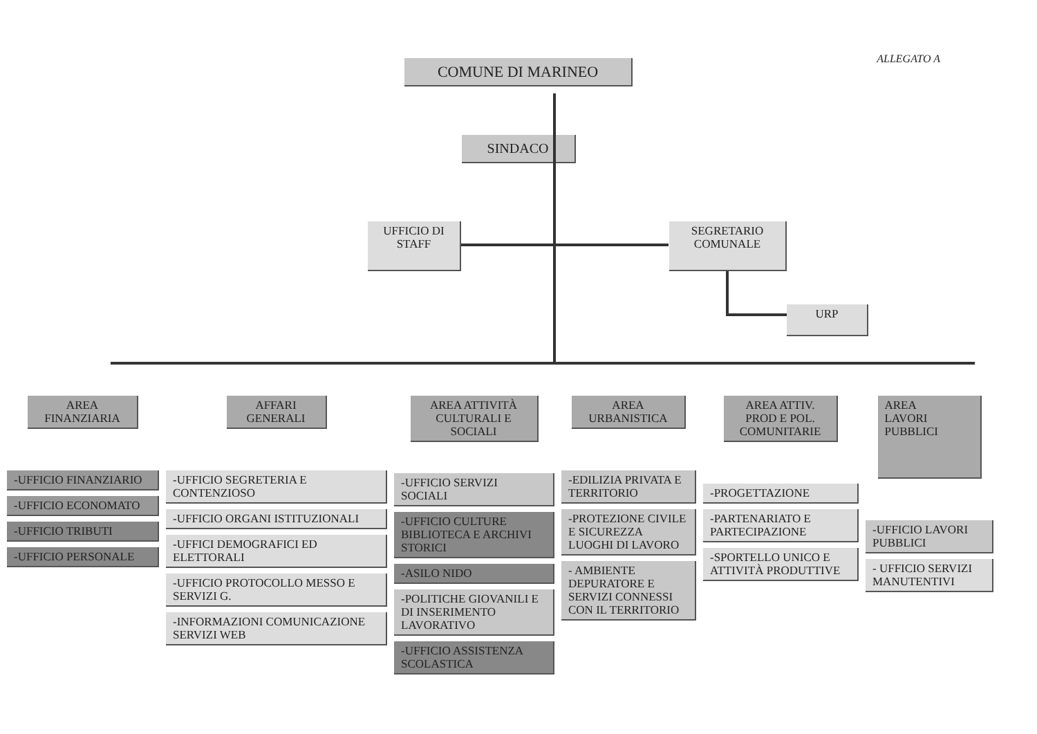ALLEGATO A
COMUNE DI MARINEO
SINDACO
UFFICIO DI
STAFF
SEGRETARIO
COMUNALE
URP
AREA
FINANZIARIA
-UFFICIO FINANZIARIO
-UFFICIO ECONOMATO
-UFFICIO TRIBUTI
-UFFICIO PERSONALE
AFFARI
GENERALI
-UFFICIO SEGRETERIA E CONTENZIOSO
-UFFICIO ORGANI ISTITUZIONALI
-UFFICI DEMOGRAFICI ED ELETTORALI
-UFFICIO PROTOCOLLO MESSO E SERVIZI G.
-INFORMAZIONI COMUNICAZIONE SERVIZI WEB
AREA ATTIVITÀ CULTURALI E SOCIALI
-UFFICIO SERVIZI SOCIALI
-UFFICIO CULTURE BIBLIOTECA E ARCHIVI STORICI
-ASILO NIDO
-POLITICHE GIOVANILI E DI INSERIMENTO LAVORATIVO
-UFFICIO ASSISTENZA SCOLASTICA
AREA
URBANISTICA
-EDILIZIA PRIVATA E TERRITORIO
-PROTEZIONE CIVILE E SICUREZZA LUOGHI DI LAVORO
- AMBIENTE DEPURATORE E SERVIZI CONNESSI CON IL TERRITORIO
AREA ATTIV. PROD E POL. COMUNITARIE
-PROGETTAZIONE
-PARTENARIATO E PARTECIPAZIONE
-SPORTELLO UNICO E ATTIVITÀ PRODUTTIVE
AREA
LAVORI
PUBBLICI
-UFFICIO LAVORI PUBBLICI
- UFFICIO SERVIZI MANUTENTIVI